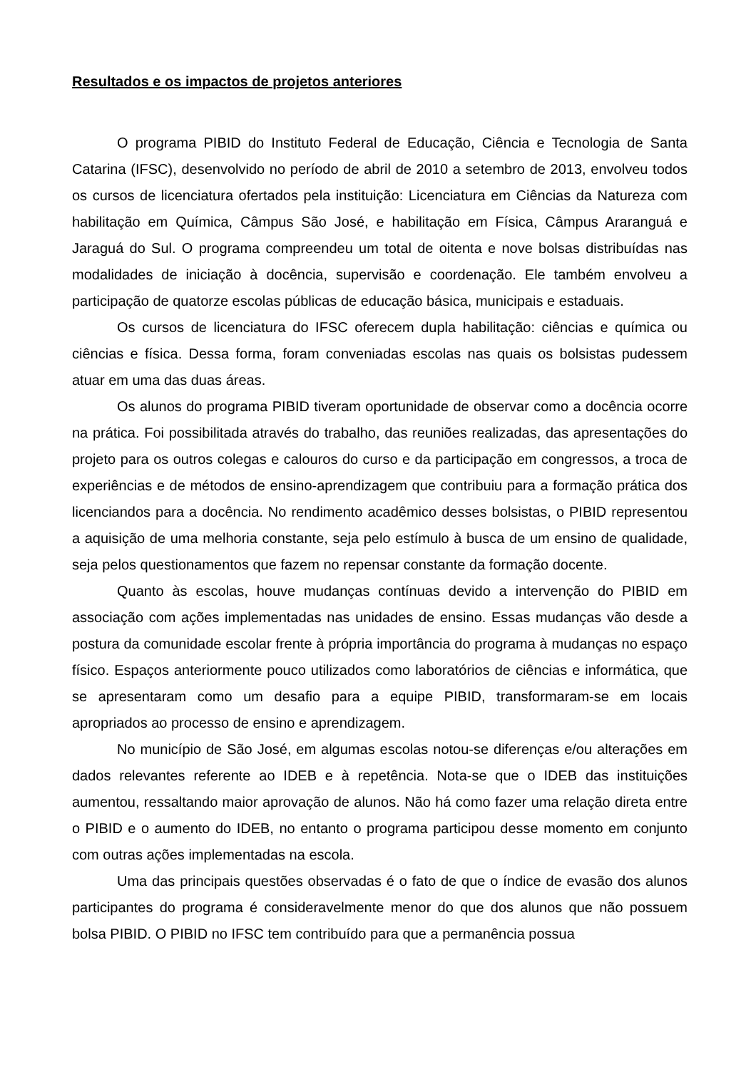Resultados e os impactos de projetos anteriores
O programa PIBID do Instituto Federal de Educação, Ciência e Tecnologia de Santa Catarina (IFSC), desenvolvido no período de abril de 2010 a setembro de 2013, envolveu todos os cursos de licenciatura ofertados pela instituição: Licenciatura em Ciências da Natureza com habilitação em Química, Câmpus São José, e habilitação em Física, Câmpus Araranguá e Jaraguá do Sul. O programa compreendeu um total de oitenta e nove bolsas distribuídas nas modalidades de iniciação à docência, supervisão e coordenação. Ele também envolveu a participação de quatorze escolas públicas de educação básica, municipais e estaduais.
Os cursos de licenciatura do IFSC oferecem dupla habilitação: ciências e química ou ciências e física. Dessa forma, foram conveniadas escolas nas quais os bolsistas pudessem atuar em uma das duas áreas.
Os alunos do programa PIBID tiveram oportunidade de observar como a docência ocorre na prática. Foi possibilitada através do trabalho, das reuniões realizadas, das apresentações do projeto para os outros colegas e calouros do curso e da participação em congressos, a troca de experiências e de métodos de ensino-aprendizagem que contribuiu para a formação prática dos licenciandos para a docência. No rendimento acadêmico desses bolsistas, o PIBID representou a aquisição de uma melhoria constante, seja pelo estímulo à busca de um ensino de qualidade, seja pelos questionamentos que fazem no repensar constante da formação docente.
Quanto às escolas, houve mudanças contínuas devido a intervenção do PIBID em associação com ações implementadas nas unidades de ensino. Essas mudanças vão desde a postura da comunidade escolar frente à própria importância do programa à mudanças no espaço físico. Espaços anteriormente pouco utilizados como laboratórios de ciências e informática, que se apresentaram como um desafio para a equipe PIBID, transformaram-se em locais apropriados ao processo de ensino e aprendizagem.
No município de São José, em algumas escolas notou-se diferenças e/ou alterações em dados relevantes referente ao IDEB e à repetência. Nota-se que o IDEB das instituições aumentou, ressaltando maior aprovação de alunos. Não há como fazer uma relação direta entre o PIBID e o aumento do IDEB, no entanto o programa participou desse momento em conjunto com outras ações implementadas na escola.
Uma das principais questões observadas é o fato de que o índice de evasão dos alunos participantes do programa é consideravelmente menor do que dos alunos que não possuem bolsa PIBID. O PIBID no IFSC tem contribuído para que a permanência possua